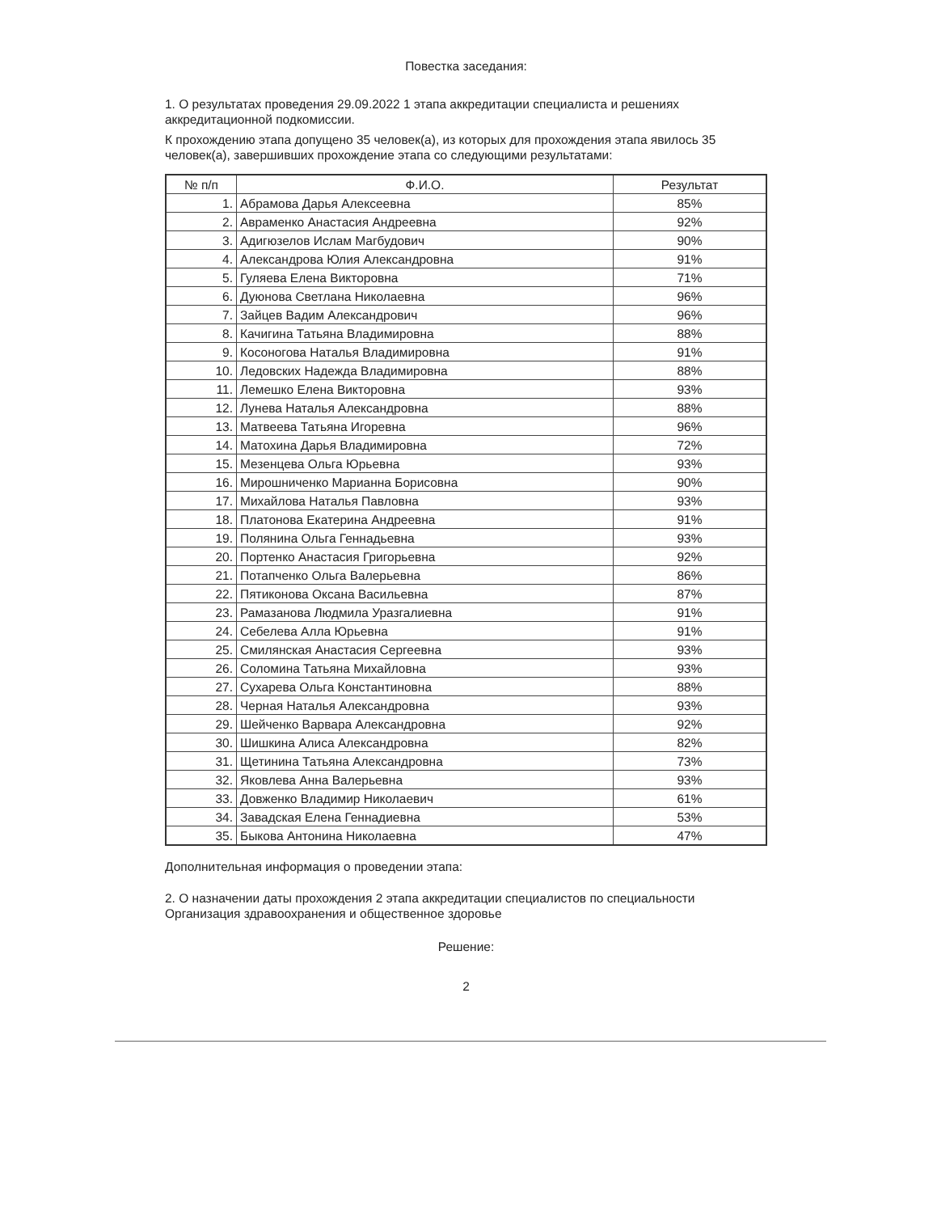Повестка заседания:
1. О результатах проведения 29.09.2022 1 этапа аккредитации специалиста и решениях аккредитационной подкомиссии.
К прохождению этапа допущено 35 человек(а), из которых для прохождения этапа явилось 35 человек(а), завершивших прохождение этапа со следующими результатами:
| № п/п | Ф.И.О. | Результат |
| --- | --- | --- |
| 1. | Абрамова Дарья Алексеевна | 85% |
| 2. | Авраменко Анастасия Андреевна | 92% |
| 3. | Адигюзелов Ислам Магбудович | 90% |
| 4. | Александрова Юлия Александровна | 91% |
| 5. | Гуляева Елена Викторовна | 71% |
| 6. | Дуюнова Светлана Николаевна | 96% |
| 7. | Зайцев Вадим Александрович | 96% |
| 8. | Качигина Татьяна Владимировна | 88% |
| 9. | Косоногова Наталья Владимировна | 91% |
| 10. | Ледовских Надежда Владимировна | 88% |
| 11. | Лемешко Елена Викторовна | 93% |
| 12. | Лунева Наталья Александровна | 88% |
| 13. | Матвеева Татьяна Игоревна | 96% |
| 14. | Матохина Дарья Владимировна | 72% |
| 15. | Мезенцева Ольга Юрьевна | 93% |
| 16. | Мирошниченко Марианна Борисовна | 90% |
| 17. | Михайлова Наталья Павловна | 93% |
| 18. | Платонова Екатерина Андреевна | 91% |
| 19. | Полянина Ольга Геннадьевна | 93% |
| 20. | Портенко Анастасия Григорьевна | 92% |
| 21. | Потапченко Ольга Валерьевна | 86% |
| 22. | Пятиконова Оксана Васильевна | 87% |
| 23. | Рамазанова Людмила Уразгалиевна | 91% |
| 24. | Себелева Алла Юрьевна | 91% |
| 25. | Смилянская Анастасия Сергеевна | 93% |
| 26. | Соломина Татьяна Михайловна | 93% |
| 27. | Сухарева Ольга Константиновна | 88% |
| 28. | Черная Наталья Александровна | 93% |
| 29. | Шейченко Варвара Александровна | 92% |
| 30. | Шишкина Алиса Александровна | 82% |
| 31. | Щетинина Татьяна Александровна | 73% |
| 32. | Яковлева Анна Валерьевна | 93% |
| 33. | Довженко Владимир Николаевич | 61% |
| 34. | Завадская Елена Геннадиевна | 53% |
| 35. | Быкова Антонина Николаевна | 47% |
Дополнительная информация о проведении этапа:
2. О назначении даты прохождения 2 этапа аккредитации специалистов по специальности Организация здравоохранения и общественное здоровье
Решение:
2